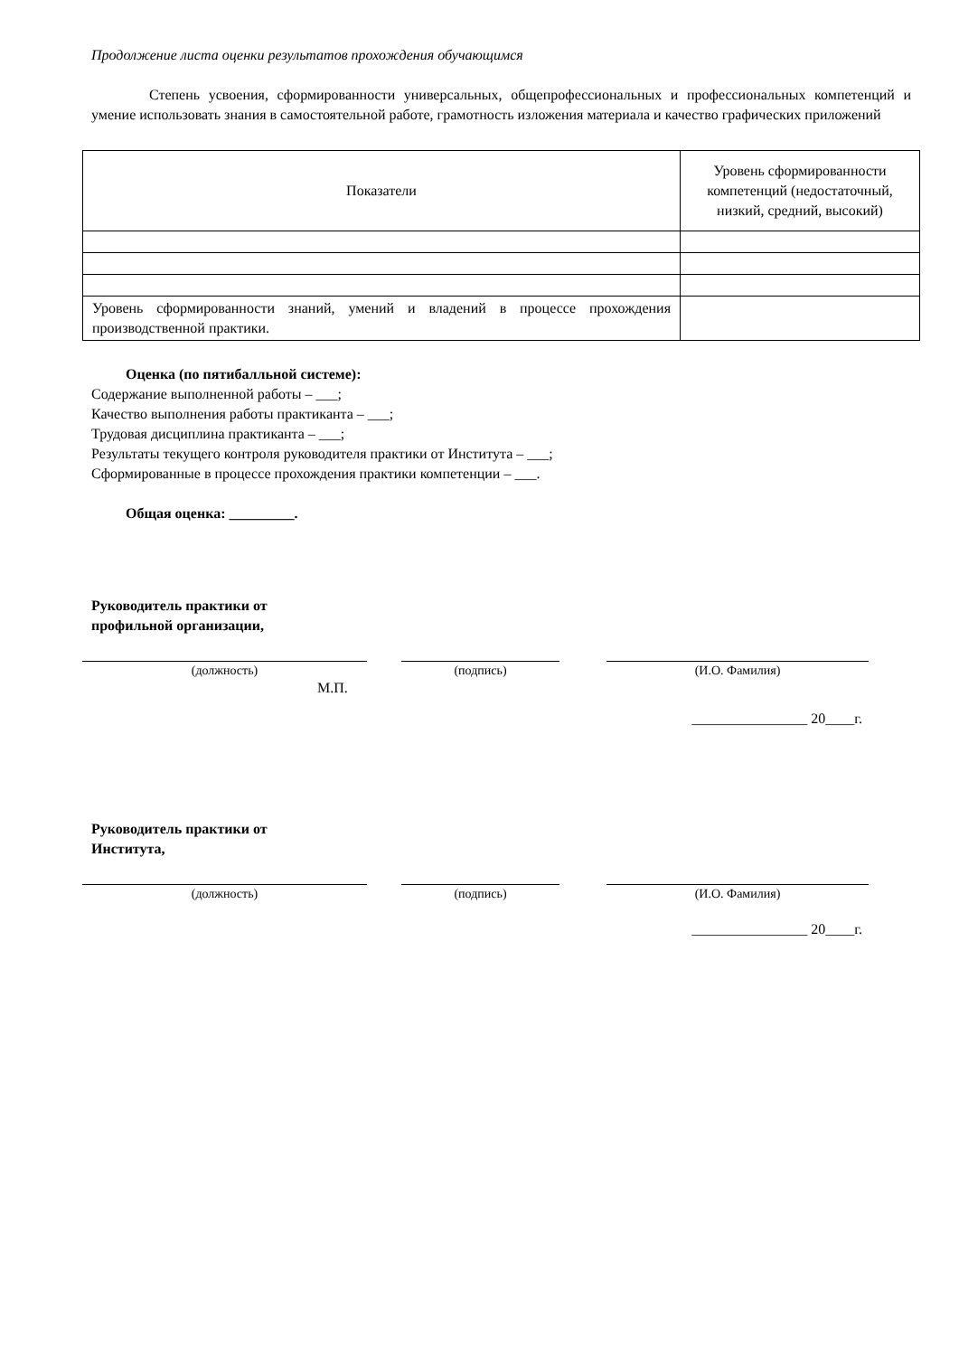Продолжение листа оценки результатов прохождения обучающимся
Степень усвоения, сформированности универсальных, общепрофессиональных и профессиональных компетенций и умение использовать знания в самостоятельной работе, грамотность изложения материала и качество графических приложений
| Показатели | Уровень сформированности компетенций (недостаточный, низкий, средний, высокий) |
| Уровень сформированности знаний, умений и владений в процессе прохождения производственной практики. | |
Оценка (по пятибалльной системе):
Содержание выполненной работы – ___;
Качество выполнения работы практиканта – ___;
Трудовая дисциплина практиканта – ___;
Результаты текущего контроля руководителя практики от Института – ___;
Сформированные в процессе прохождения практики компетенции – ___.
Общая оценка: _________.
Руководитель практики от
профильной организации,
(должность) (подпись) (И.О. Фамилия)
М.П.
________________ 20____г.
Руководитель практики от
Института,
(должность) (подпись) (И.О. Фамилия)
________________ 20____г.